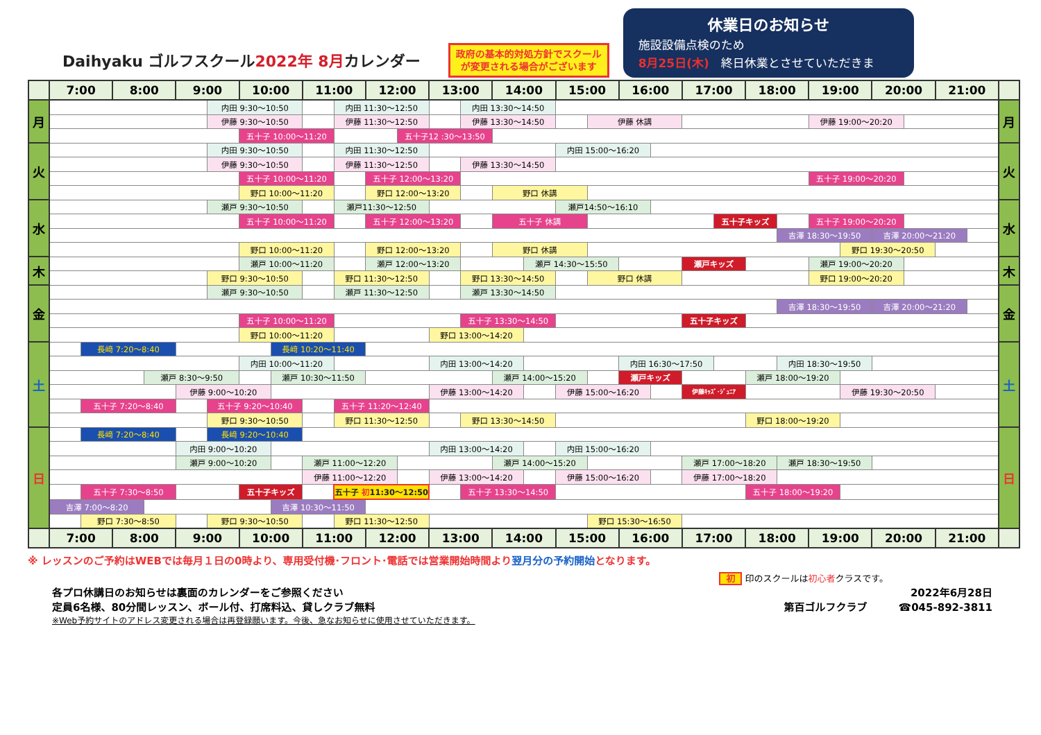Daihyaku ゴルフスクール2022年 8月カレンダー
政府の基本的対処方針でスクール
が変更される場合がございます
休業日のお知らせ
施設設備点検のため
8月25日(木)　終日休業とさせていただきま
| | 7:00 | | 8:00 | | 9:00 | | 10:00 | | 11:00 | | 12:00 | | 13:00 | | 14:00 | | 15:00 | | 16:00 | | 17:00 | | 18:00 | | 19:00 | | 20:00 | | 21:00 | | |
| --- | --- | --- | --- | --- | --- | --- | --- | --- | --- | --- | --- | --- | --- | --- | --- | --- | --- | --- | --- | --- | --- | --- | --- | --- | --- | --- | --- | --- | --- | --- | --- |
| 月 | | | | | | 内田 9:30～10:50 | | | | 内田 11:30～12:50 | | | | 内田 13:30～14:50 | | | | | | | | | | | | | | | | | 月 |
| | | | | | | 伊藤 9:30～10:50 | | | | 伊藤 11:30～12:50 | | | | 伊藤 13:30～14:50 | | | | 伊藤 休講 | | | | | | | 伊藤 19:00～20:20 | | | | | | |
| | | | | | | | 五十子 10:00～11:20 | | | | | 五十子12 :30～13:50 | | | | | | | | | | | | | | | | | | | |
| 火 | | | | | | 内田 9:30～10:50 | | | | 内田 11:30～12:50 | | | | | | | 内田 15:00～16:20 | | | | | | | | | | | | | | 火 |
| | | | | | | 伊藤 9:30～10:50 | | | | 伊藤 11:30～12:50 | | | | 伊藤 13:30～14:50 | | | | | | | | | | | | | | | | | |
| | | | | | | | 五十子 10:00～11:20 | | | | 五十子 12:00～13:20 | | | | | | | | | | | | | | 五十子 19:00～20:20 | | | | | | |
| | | | | | | | 野口 10:00～11:20 | | | | 野口 12:00～13:20 | | | | 野口 休講 | | | | | | | | | | | | | | | | |
| 水 | | | | | | 瀬戸 9:30～10:50 | | | | 瀬戸11:30～12:50 | | | | | | | 瀬戸14:50～16:10 | | | | | | | | | | | | | | 水 |
| | | | | | | | 五十子 10:00～11:20 | | | | 五十子 12:00～13:20 | | | | 五十子 休講 | | | | | | | 五十子キッズ | | | 五十子 19:00～20:20 | | | | | | |
| | | | | | | | | | | | | | | | | | | | | | | | | 吉澤 18:30～19:50 | | | 吉澤 20:00～21:20 | | | | |
| | | | | | | | 野口 10:00～11:20 | | | | 野口 12:00～13:20 | | | | 野口 休講 | | | | | | | | | | | 野口 19:30～20:50 | | | | | |
| 木 | | | | | | | 瀬戸 10:00～11:20 | | | | 瀬戸 12:00～13:20 | | | | | 瀬戸 14:30～15:50 | | | | | 瀬戸キッズ | | | | 瀬戸 19:00～20:20 | | | | | | 木 |
| | | | | | | 野口 9:30～10:50 | | | | 野口 11:30～12:50 | | | | 野口 13:30～14:50 | | | | 野口 休講 | | | | | | | 野口 19:00～20:20 | | | | | | |
| 金 | | | | | | 瀬戸 9:30～10:50 | | | | 瀬戸 11:30～12:50 | | | | 瀬戸 13:30～14:50 | | | | | | | | | | | | | | | | | 金 |
| | | | | | | | | | | | | | | | | | | | | | | | | 吉澤 18:30～19:50 | | | 吉澤 20:00～21:20 | | | | |
| | | | | | | | 五十子 10:00～11:20 | | | | | | | 五十子 13:30～14:50 | | | | | | | 五十子キッズ | | | | | | | | | | |
| | | | | | | | 野口 10:00～11:20 | | | | | | 野口 13:00～14:20 | | | | | | | | | | | | | | | | | | |
| 土 | | 長﨑 7:20～8:40 | | | | | | 長﨑 10:20～11:40 | | | | | | | | | | | | | | | | | | | | | | | 土 |
| | | | | | | | 内田 10:00～11:20 | | | | | | 内田 13:00～14:20 | | | | | | 内田 16:30～17:50 | | | | | 内田 18:30～19:50 | | | | | | | |
| | | | | 瀬戸 8:30～9:50 | | | | 瀬戸 10:30～11:50 | | | | | | | 瀬戸 14:00～15:20 | | | | 瀬戸キッズ | | | | 瀬戸 18:00～19:20 | | | | | | | | |
| | | | | | 伊藤 9:00～10:20 | | | | | | | | 伊藤 13:00～14:20 | | | | 伊藤 15:00～16:20 | | | | 伊藤ｷｯｽﾞ･ｼﾞｭﾆｱ | | | | | 伊藤 19:30～20:50 | | | | | |
| | | 五十子 7:20～8:40 | | | | 五十子 9:20～10:40 | | | | 五十子 11:20～12:40 | | | | | | | | | | | | | | | | | | | | | |
| | | | | | | 野口 9:30～10:50 | | | | 野口 11:30～12:50 | | | | 野口 13:30～14:50 | | | | | | | | | 野口 18:00～19:20 | | | | | | | | |
| 日 | | 長﨑 7:20～8:40 | | | | 長﨑 9:20～10:40 | | | | | | | | | | | | | | | | | | | | | | | | | 日 |
| | | | | | 内田 9:00～10:20 | | | | | | | | 内田 13:00～14:20 | | | | 内田 15:00～16:20 | | | | | | | | | | | | | | |
| | | | | | 瀬戸 9:00～10:20 | | | | 瀬戸 11:00～12:20 | | | | | | 瀬戸 14:00～15:20 | | | | | | 瀬戸 17:00～18:20 | | | 瀬戸 18:30～19:50 | | | | | | | |
| | | | | | | | | | 伊藤 11:00～12:20 | | | | 伊藤 13:00～14:20 | | | | 伊藤 15:00～16:20 | | | | 伊藤 17:00～18:20 | | | | | | | | | | |
| | | 五十子 7:30～8:50 | | | | | 五十子キッズ | | | 五十子 初 11:30～12:50 | | | | 五十子 13:30～14:50 | | | | | | | | | 五十子 18:00～19:20 | | | | | | | | |
| | 吉澤 7:00～8:20 | | | | | | | 吉澤 10:30～11:50 | | | | | | | | | | | | | | | | | | | | | | | |
| | | 野口 7:30～8:50 | | | | 野口 9:30～10:50 | | | | 野口 11:30～12:50 | | | | | | | | 野口 15:30～16:50 | | | | | | | | | | | | | |
| | 7:00 | | 8:00 | | 9:00 | | 10:00 | | 11:00 | | 12:00 | | 13:00 | | 14:00 | | 15:00 | | 16:00 | | 17:00 | | 18:00 | | 19:00 | | 20:00 | | 21:00 | | |
※ レッスンのご予約はWEBでは毎月１日の0時より、専用受付機･フロント･電話では営業開始時間より翌月分の予約開始となります。
初 印のスクールは初心者クラスです。
各プロ休講日のお知らせは裏面のカレンダーをご参照ください
定員6名様、80分間レッスン、ボール付、打席料込、貸しクラブ無料
※Web予約サイトのアドレス変更される場合は再登録願います。今後、急なお知らせに使用させていただきます。
2022年6月28日
第百ゴルフクラブ　　　☎045-892-3811